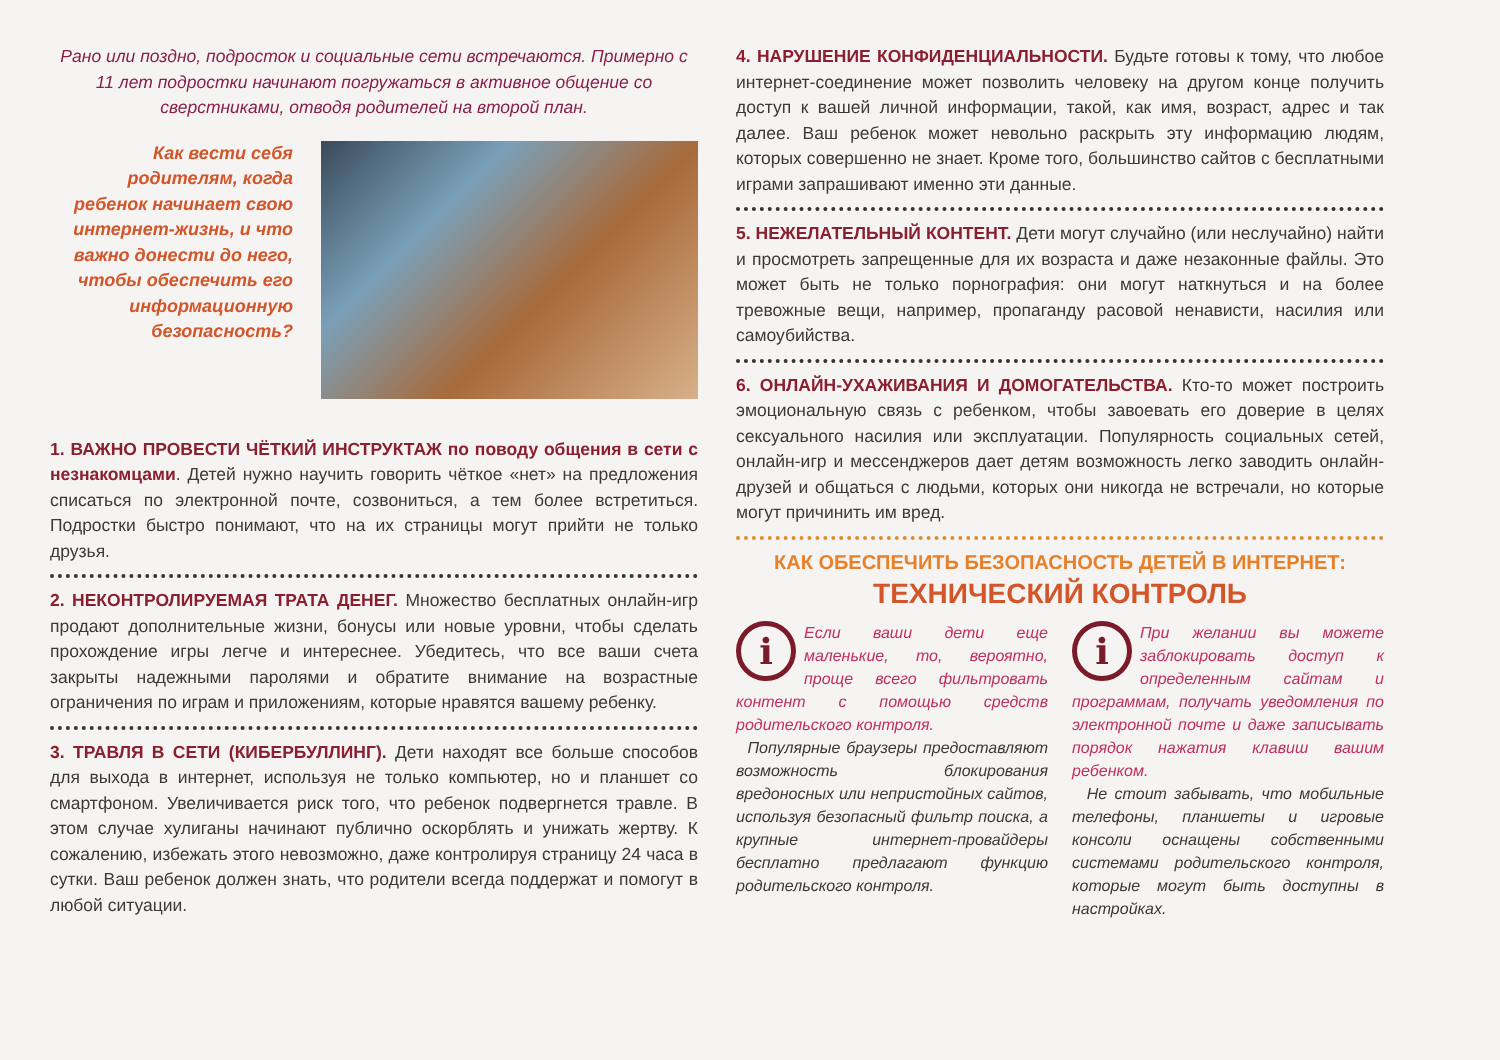Рано или поздно, подросток и социальные сети встречаются. Примерно с 11 лет подростки начинают погружаться в активное общение со сверстниками, отводя родителей на второй план.
Как вести себя родителям, когда ребенок начинает свою интернет-жизнь, и что важно донести до него, чтобы обеспечить его информационную безопасность?
1. ВАЖНО ПРОВЕСТИ ЧЁТКИЙ ИНСТРУКТАЖ по поводу общения в сети с незнакомцами. Детей нужно научить говорить чёткое «нет» на предложения списаться по электронной почте, созвониться, а тем более встретиться. Подростки быстро понимают, что на их страницы могут прийти не только друзья.
2. НЕКОНТРОЛИРУЕМАЯ ТРАТА ДЕНЕГ. Множество бесплатных онлайн-игр продают дополнительные жизни, бонусы или новые уровни, чтобы сделать прохождение игры легче и интереснее. Убедитесь, что все ваши счета закрыты надежными паролями и обратите внимание на возрастные ограничения по играм и приложениям, которые нравятся вашему ребенку.
3. ТРАВЛЯ В СЕТИ (КИБЕРБУЛЛИНГ). Дети находят все больше способов для выхода в интернет, используя не только компьютер, но и планшет со смартфоном. Увеличивается риск того, что ребенок подвергнется травле. В этом случае хулиганы начинают публично оскорблять и унижать жертву. К сожалению, избежать этого невозможно, даже контролируя страницу 24 часа в сутки. Ваш ребенок должен знать, что родители всегда поддержат и помогут в любой ситуации.
4. НАРУШЕНИЕ КОНФИДЕНЦИАЛЬНОСТИ. Будьте готовы к тому, что любое интернет-соединение может позволить человеку на другом конце получить доступ к вашей личной информации, такой, как имя, возраст, адрес и так далее. Ваш ребенок может невольно раскрыть эту информацию людям, которых совершенно не знает. Кроме того, большинство сайтов с бесплатными играми запрашивают именно эти данные.
5. НЕЖЕЛАТЕЛЬНЫЙ КОНТЕНТ. Дети могут случайно (или неслучайно) найти и просмотреть запрещенные для их возраста и даже незаконные файлы. Это может быть не только порнография: они могут наткнуться и на более тревожные вещи, например, пропаганду расовой ненависти, насилия или самоубийства.
6. ОНЛАЙН-УХАЖИВАНИЯ И ДОМОГАТЕЛЬСТВА. Кто-то может построить эмоциональную связь с ребенком, чтобы завоевать его доверие в целях сексуального насилия или эксплуатации. Популярность социальных сетей, онлайн-игр и мессенджеров дает детям возможность легко заводить онлайн-друзей и общаться с людьми, которых они никогда не встречали, но которые могут причинить им вред.
КАК ОБЕСПЕЧИТЬ БЕЗОПАСНОСТЬ ДЕТЕЙ В ИНТЕРНЕТ:
ТЕХНИЧЕСКИЙ КОНТРОЛЬ
i
Если ваши дети еще маленькие, то, вероятно, проще всего фильтровать контент с помощью средств родительского контроля.
Популярные браузеры предоставляют возможность блокирования вредоносных или непристойных сайтов, используя безопасный фильтр поиска, а крупные интернет-провайдеры бесплатно предлагают функцию родительского контроля.
i
При желании вы можете заблокировать доступ к определенным сайтам и программам, получать уведомления по электронной почте и даже записывать порядок нажатия клавиш вашим ребенком.
Не стоит забывать, что мобильные телефоны, планшеты и игровые консоли оснащены собственными системами родительского контроля, которые могут быть доступны в настройках.